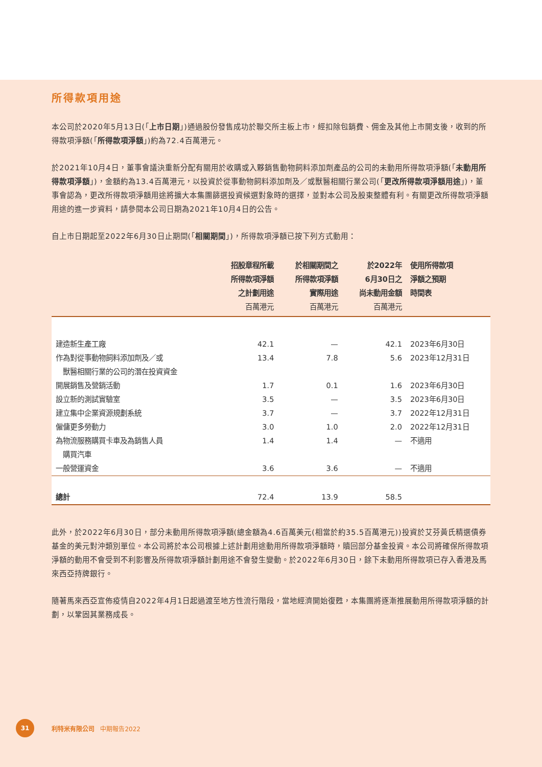所得款項用途
本公司於2020年5月13日(「上市日期」)通過股份發售成功於聯交所主板上市，經扣除包銷費、佣金及其他上市開支後，收到的所得款項淨額(「所得款項淨額」)約為72.4百萬港元。
於2021年10月4日，董事會議決重新分配有關用於收購或入夥銷售動物飼料添加劑產品的公司的未動用所得款項淨額(「未動用所得款項淨額」)，金額約為13.4百萬港元，以投資於從事動物飼料添加劑及／或獸醫相關行業公司(「更改所得款項淨額用途」)，董事會認為，更改所得款項淨額用途將擴大本集團篩選投資候選對象時的選擇，並對本公司及股東整體有利。有關更改所得款項淨額用途的進一步資料，請參閱本公司日期為2021年10月4日的公告。
自上市日期起至2022年6月30日止期間(「相關期間」)，所得款項淨額已按下列方式動用：
| | 招股章程所載 所得款項淨額 之計劃用途 百萬港元 | 於相關期間之 所得款項淨額 實際用途 百萬港元 | 於2022年 6月30日之 尚未動用金額 百萬港元 | 使用所得款項 淨額之預期 時間表 |
| --- | --- | --- | --- | --- |
| 建造新生產工廠 | 42.1 | — | 42.1 | 2023年6月30日 |
| 作為對從事動物飼料添加劑及／或 獸醫相關行業的公司的潛在投資資金 | 13.4 | 7.8 | 5.6 | 2023年12月31日 |
| 開展銷售及營銷活動 | 1.7 | 0.1 | 1.6 | 2023年6月30日 |
| 設立新的測試實驗室 | 3.5 | — | 3.5 | 2023年6月30日 |
| 建立集中企業資源規劃系統 | 3.7 | — | 3.7 | 2022年12月31日 |
| 僱傭更多勞動力 | 3.0 | 1.0 | 2.0 | 2022年12月31日 |
| 為物流服務購買卡車及為銷售人員 購買汽車 | 1.4 | 1.4 | — | 不適用 |
| 一般營運資金 | 3.6 | 3.6 | — | 不適用 |
| 總計 | 72.4 | 13.9 | 58.5 | |
此外，於2022年6月30日，部分未動用所得款項淨額(總金額為4.6百萬美元(相當於約35.5百萬港元))投資於艾芬黃氏精選債券基金的美元對沖類別單位。本公司將於本公司根據上述計劃用途動用所得款項淨額時，贖回部分基金投資。本公司將確保所得款項淨額的動用不會受到不利影響及所得款項淨額計劃用途不會發生變動。於2022年6月30日，餘下未動用所得款項已存入香港及馬來西亞持牌銀行。
隨著馬來西亞宣佈疫情自2022年4月1日起過渡至地方性流行階段，當地經濟開始復甦，本集團將逐漸推展動用所得款項淨額的計劃，以鞏固其業務成長。
31
利特米有限公司 中期報告2022